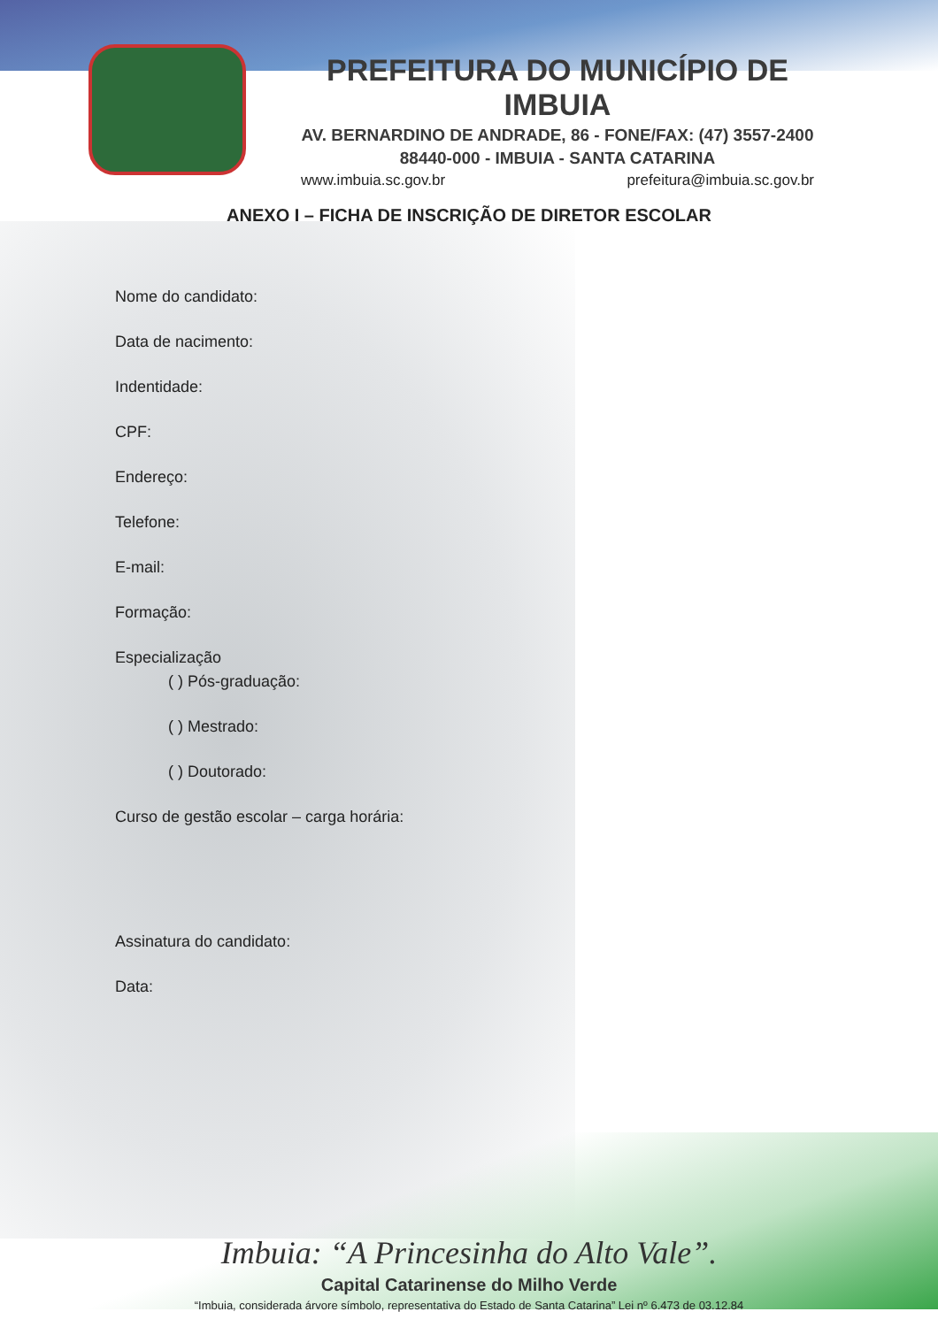PREFEITURA DO MUNICÍPIO DE IMBUIA
AV. BERNARDINO DE ANDRADE, 86 - FONE/FAX: (47) 3557-2400
88440-000 - IMBUIA - SANTA CATARINA
www.imbuia.sc.gov.br prefeitura@imbuia.sc.gov.br
ANEXO I – FICHA DE INSCRIÇÃO DE DIRETOR ESCOLAR
Nome do candidato:
Data de nacimento:
Indentidade:
CPF:
Endereço:
Telefone:
E-mail:
Formação:
Especialização
( ) Pós-graduação:
( ) Mestrado:
( ) Doutorado:
Curso de gestão escolar – carga horária:
Assinatura do candidato:
Data:
Imbuia: “A Princesinha do Alto Vale”.
Capital Catarinense do Milho Verde
“Imbuia, considerada árvore símbolo, representativa do Estado de Santa Catarina” Lei nº 6.473 de 03.12.84